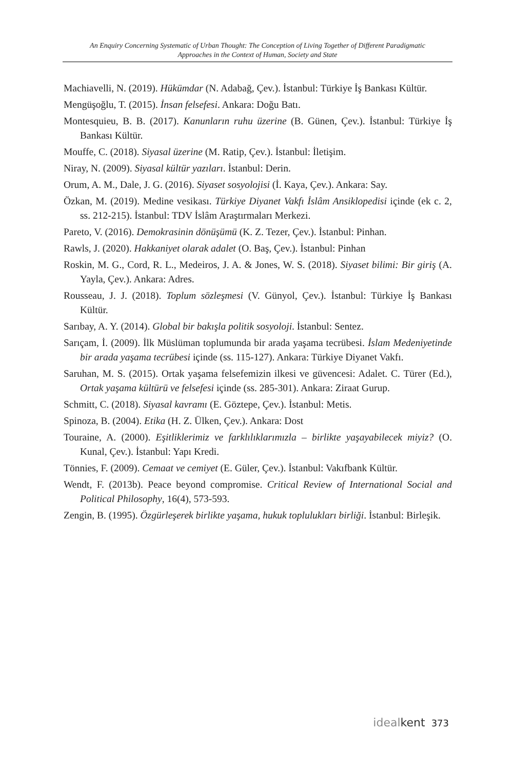An Enquiry Concerning Systematic of Urban Thought: The Conception of Living Together of Different Paradigmatic
Approaches in the Context of Human, Society and State
Machiavelli, N. (2019). Hükümdar (N. Adabağ, Çev.). İstanbul: Türkiye İş Bankası Kültür.
Mengüşoğlu, T. (2015). İnsan felsefesi. Ankara: Doğu Batı.
Montesquieu, B. B. (2017). Kanunların ruhu üzerine (B. Günen, Çev.). İstanbul: Türkiye İş Bankası Kültür.
Mouffe, C. (2018). Siyasal üzerine (M. Ratip, Çev.). İstanbul: İletişim.
Niray, N. (2009). Siyasal kültür yazıları. İstanbul: Derin.
Orum, A. M., Dale, J. G. (2016). Siyaset sosyolojisi (İ. Kaya, Çev.). Ankara: Say.
Özkan, M. (2019). Medine vesikası. Türkiye Diyanet Vakfı İslâm Ansiklopedisi içinde (ek c. 2, ss. 212-215). İstanbul: TDV İslâm Araştırmaları Merkezi.
Pareto, V. (2016). Demokrasinin dönüşümü (K. Z. Tezer, Çev.). İstanbul: Pinhan.
Rawls, J. (2020). Hakkaniyet olarak adalet (O. Baş, Çev.). İstanbul: Pinhan
Roskin, M. G., Cord, R. L., Medeiros, J. A. & Jones, W. S. (2018). Siyaset bilimi: Bir giriş (A. Yayla, Çev.). Ankara: Adres.
Rousseau, J. J. (2018). Toplum sözleşmesi (V. Günyol, Çev.). İstanbul: Türkiye İş Bankası Kültür.
Sarıbay, A. Y. (2014). Global bir bakışla politik sosyoloji. İstanbul: Sentez.
Sarıçam, İ. (2009). İlk Müslüman toplumunda bir arada yaşama tecrübesi. İslam Medeniyetinde bir arada yaşama tecrübesi içinde (ss. 115-127). Ankara: Türkiye Diyanet Vakfı.
Saruhan, M. S. (2015). Ortak yaşama felsefemizin ilkesi ve güvencesi: Adalet. C. Türer (Ed.), Ortak yaşama kültürü ve felsefesi içinde (ss. 285-301). Ankara: Ziraat Gurup.
Schmitt, C. (2018). Siyasal kavramı (E. Göztepe, Çev.). İstanbul: Metis.
Spinoza, B. (2004). Etika (H. Z. Ülken, Çev.). Ankara: Dost
Touraine, A. (2000). Eşitliklerimiz ve farklılıklarımızla – birlikte yaşayabilecek miyiz? (O. Kunal, Çev.). İstanbul: Yapı Kredi.
Tönnies, F. (2009). Cemaat ve cemiyet (E. Güler, Çev.). İstanbul: Vakıfbank Kültür.
Wendt, F. (2013b). Peace beyond compromise. Critical Review of International Social and Political Philosophy, 16(4), 573-593.
Zengin, B. (1995). Özgürleşerek birlikte yaşama, hukuk toplulukları birliği. İstanbul: Birleşik.
ideal kent 373